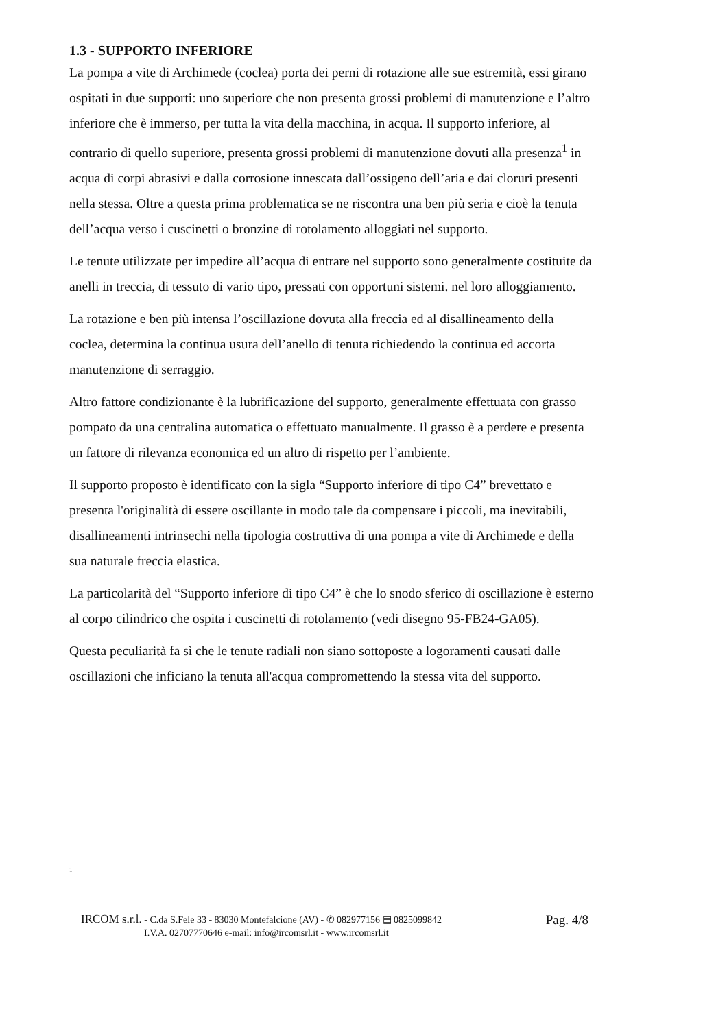1.3 - SUPPORTO INFERIORE
La pompa a vite di Archimede (coclea) porta dei perni di rotazione alle sue estremità, essi girano ospitati in due supporti: uno superiore che non presenta grossi problemi di manutenzione e l’altro inferiore che è immerso, per tutta la vita della macchina, in acqua. Il supporto inferiore, al contrario di quello superiore, presenta grossi problemi di manutenzione dovuti alla presenza<sup>1</sup> in acqua di corpi abrasivi e dalla corrosione innescata dall’ossigeno dell’aria e dai cloruri presenti nella stessa. Oltre a questa prima problematica se ne riscontra una ben più seria e cioè la tenuta dell’acqua verso i cuscinetti o bronzine di rotolamento alloggiati nel supporto.
Le tenute utilizzate per impedire all’acqua di entrare nel supporto sono generalmente costituite da anelli in treccia, di tessuto di vario tipo, pressati con opportuni sistemi. nel loro alloggiamento.
La rotazione e ben più intensa l’oscillazione dovuta alla freccia ed al disallineamento della coclea, determina la continua usura dell’anello di tenuta richiedendo la continua ed accorta manutenzione di serraggio.
Altro fattore condizionante è la lubrificazione del supporto, generalmente effettuata con grasso pompato da una centralina automatica o effettuato manualmente. Il grasso è a perdere e presenta un fattore di rilevanza economica ed un altro di rispetto per l’ambiente.
Il supporto proposto è identificato con la sigla “Supporto inferiore di tipo C4” brevettato e presenta l'originalità di essere oscillante in modo tale da compensare i piccoli, ma inevitabili, disallineamenti intrinsechi nella tipologia costruttiva di una pompa a vite di Archimede e della sua naturale freccia elastica.
La particolarità del “Supporto inferiore di tipo C4” è che lo snodo sferico di oscillazione è esterno al corpo cilindrico che ospita i cuscinetti di rotolamento (vedi disegno 95-FB24-GA05).
Questa peculiarità fa sì che le tenute radiali non siano sottoposte a logoramenti causati dalle oscillazioni che inficiano la tenuta all'acqua compromettendo la stessa vita del supporto.
1
IRCOM s.r.l. - C.da S.Fele 33 - 83030 Montefalcione (AV) - ✆ 082977156 ▤ 0825099842 Pag. 4/8
I.V.A. 02707770646 e-mail: info@ircomsrl.it - www.ircomsrl.it